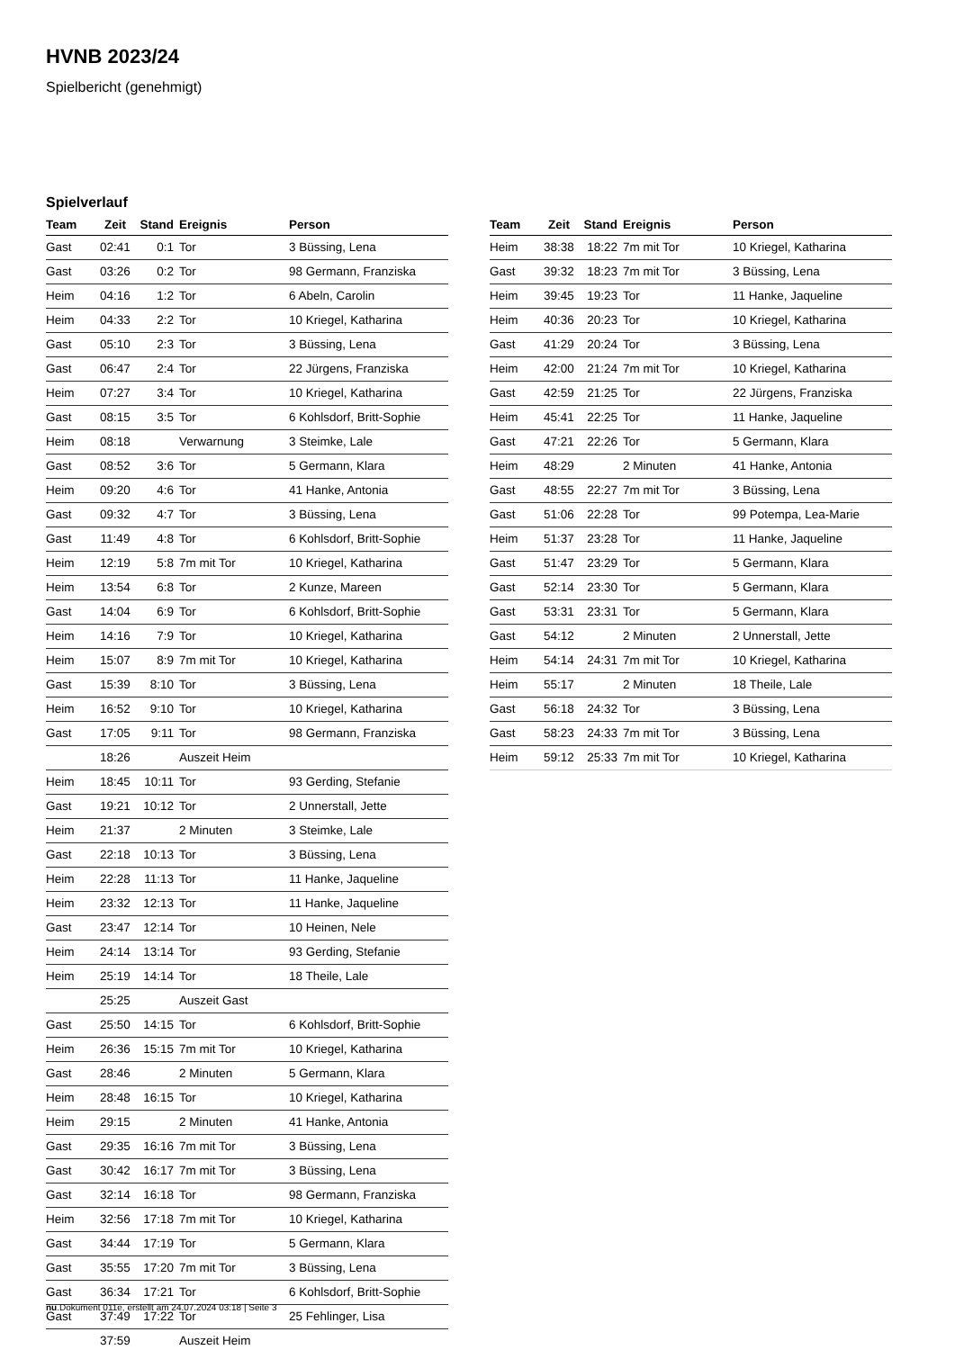HVNB 2023/24
Spielbericht (genehmigt)
Spielverlauf
| Team | Zeit | Stand | Ereignis | Person |
| --- | --- | --- | --- | --- |
| Gast | 02:41 | 0:1 | Tor | 3 Büssing, Lena |
| Gast | 03:26 | 0:2 | Tor | 98 Germann, Franziska |
| Heim | 04:16 | 1:2 | Tor | 6 Abeln, Carolin |
| Heim | 04:33 | 2:2 | Tor | 10 Kriegel, Katharina |
| Gast | 05:10 | 2:3 | Tor | 3 Büssing, Lena |
| Gast | 06:47 | 2:4 | Tor | 22 Jürgens, Franziska |
| Heim | 07:27 | 3:4 | Tor | 10 Kriegel, Katharina |
| Gast | 08:15 | 3:5 | Tor | 6 Kohlsdorf, Britt-Sophie |
| Heim | 08:18 | | Verwarnung | 3 Steimke, Lale |
| Gast | 08:52 | 3:6 | Tor | 5 Germann, Klara |
| Heim | 09:20 | 4:6 | Tor | 41 Hanke, Antonia |
| Gast | 09:32 | 4:7 | Tor | 3 Büssing, Lena |
| Gast | 11:49 | 4:8 | Tor | 6 Kohlsdorf, Britt-Sophie |
| Heim | 12:19 | 5:8 | 7m mit Tor | 10 Kriegel, Katharina |
| Heim | 13:54 | 6:8 | Tor | 2 Kunze, Mareen |
| Gast | 14:04 | 6:9 | Tor | 6 Kohlsdorf, Britt-Sophie |
| Heim | 14:16 | 7:9 | Tor | 10 Kriegel, Katharina |
| Heim | 15:07 | 8:9 | 7m mit Tor | 10 Kriegel, Katharina |
| Gast | 15:39 | 8:10 | Tor | 3 Büssing, Lena |
| Heim | 16:52 | 9:10 | Tor | 10 Kriegel, Katharina |
| Gast | 17:05 | 9:11 | Tor | 98 Germann, Franziska |
| | 18:26 | | Auszeit Heim | |
| Heim | 18:45 | 10:11 | Tor | 93 Gerding, Stefanie |
| Gast | 19:21 | 10:12 | Tor | 2 Unnerstall, Jette |
| Heim | 21:37 | | 2 Minuten | 3 Steimke, Lale |
| Gast | 22:18 | 10:13 | Tor | 3 Büssing, Lena |
| Heim | 22:28 | 11:13 | Tor | 11 Hanke, Jaqueline |
| Heim | 23:32 | 12:13 | Tor | 11 Hanke, Jaqueline |
| Gast | 23:47 | 12:14 | Tor | 10 Heinen, Nele |
| Heim | 24:14 | 13:14 | Tor | 93 Gerding, Stefanie |
| Heim | 25:19 | 14:14 | Tor | 18 Theile, Lale |
| | 25:25 | | Auszeit Gast | |
| Gast | 25:50 | 14:15 | Tor | 6 Kohlsdorf, Britt-Sophie |
| Heim | 26:36 | 15:15 | 7m mit Tor | 10 Kriegel, Katharina |
| Gast | 28:46 | | 2 Minuten | 5 Germann, Klara |
| Heim | 28:48 | 16:15 | Tor | 10 Kriegel, Katharina |
| Heim | 29:15 | | 2 Minuten | 41 Hanke, Antonia |
| Gast | 29:35 | 16:16 | 7m mit Tor | 3 Büssing, Lena |
| Gast | 30:42 | 16:17 | 7m mit Tor | 3 Büssing, Lena |
| Gast | 32:14 | 16:18 | Tor | 98 Germann, Franziska |
| Heim | 32:56 | 17:18 | 7m mit Tor | 10 Kriegel, Katharina |
| Gast | 34:44 | 17:19 | Tor | 5 Germann, Klara |
| Gast | 35:55 | 17:20 | 7m mit Tor | 3 Büssing, Lena |
| Gast | 36:34 | 17:21 | Tor | 6 Kohlsdorf, Britt-Sophie |
| Gast | 37:49 | 17:22 | Tor | 25 Fehlinger, Lisa |
| | 37:59 | | Auszeit Heim | |
| Team | Zeit | Stand | Ereignis | Person |
| --- | --- | --- | --- | --- |
| Heim | 38:38 | 18:22 | 7m mit Tor | 10 Kriegel, Katharina |
| Gast | 39:32 | 18:23 | 7m mit Tor | 3 Büssing, Lena |
| Heim | 39:45 | 19:23 | Tor | 11 Hanke, Jaqueline |
| Heim | 40:36 | 20:23 | Tor | 10 Kriegel, Katharina |
| Gast | 41:29 | 20:24 | Tor | 3 Büssing, Lena |
| Heim | 42:00 | 21:24 | 7m mit Tor | 10 Kriegel, Katharina |
| Gast | 42:59 | 21:25 | Tor | 22 Jürgens, Franziska |
| Heim | 45:41 | 22:25 | Tor | 11 Hanke, Jaqueline |
| Gast | 47:21 | 22:26 | Tor | 5 Germann, Klara |
| Heim | 48:29 | | 2 Minuten | 41 Hanke, Antonia |
| Gast | 48:55 | 22:27 | 7m mit Tor | 3 Büssing, Lena |
| Gast | 51:06 | 22:28 | Tor | 99 Potempa, Lea-Marie |
| Heim | 51:37 | 23:28 | Tor | 11 Hanke, Jaqueline |
| Gast | 51:47 | 23:29 | Tor | 5 Germann, Klara |
| Gast | 52:14 | 23:30 | Tor | 5 Germann, Klara |
| Gast | 53:31 | 23:31 | Tor | 5 Germann, Klara |
| Gast | 54:12 | | 2 Minuten | 2 Unnerstall, Jette |
| Heim | 54:14 | 24:31 | 7m mit Tor | 10 Kriegel, Katharina |
| Heim | 55:17 | | 2 Minuten | 18 Theile, Lale |
| Gast | 56:18 | 24:32 | Tor | 3 Büssing, Lena |
| Gast | 58:23 | 24:33 | 7m mit Tor | 3 Büssing, Lena |
| Heim | 59:12 | 25:33 | 7m mit Tor | 10 Kriegel, Katharina |
nu.Dokument 011e, erstellt am 24.07.2024 03:18 | Seite 3